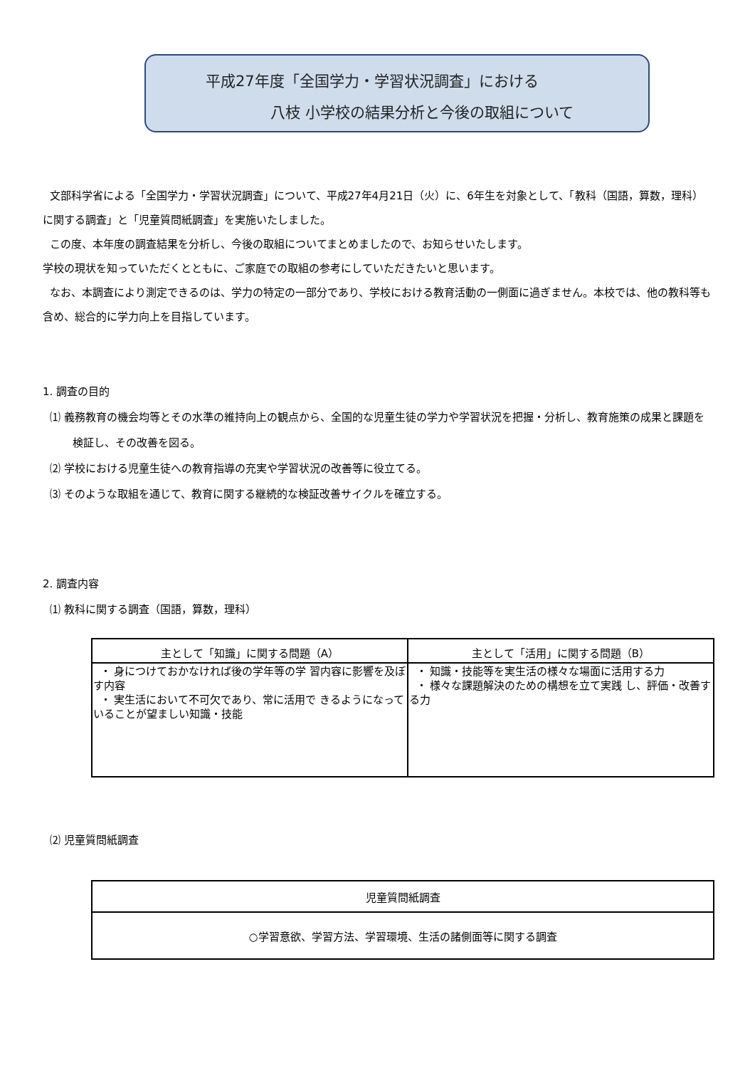平成27年度「全国学力・学習状況調査」における
八枝 小学校の結果分析と今後の取組について
文部科学省による「全国学力・学習状況調査」について、平成27年4月21日（火）に、6年生を対象として、「教科（国語，算数，理科）に関する調査」と「児童質問紙調査」を実施いたしました。
この度、本年度の調査結果を分析し、今後の取組についてまとめましたので、お知らせいたします。
学校の現状を知っていただくとともに、ご家庭での取組の参考にしていただきたいと思います。
なお、本調査により測定できるのは、学力の特定の一部分であり、学校における教育活動の一側面に過ぎません。本校では、他の教科等も含め、総合的に学力向上を目指しています。
1. 調査の目的
⑴ 義務教育の機会均等とその水準の維持向上の観点から、全国的な児童生徒の学力や学習状況を把握・分析し、教育施策の成果と課題を検証し、その改善を図る。
⑵ 学校における児童生徒への教育指導の充実や学習状況の改善等に役立てる。
⑶ そのような取組を通じて、教育に関する継続的な検証改善サイクルを確立する。
2. 調査内容
⑴ 教科に関する調査（国語，算数，理科）
| 主として「知識」に関する問題（A） | 主として「活用」に関する問題（B） |
| --- | --- |
| ・ 身につけておかなければ後の学年等の学 習内容に影響を及ぼす内容 ・ 実生活において不可欠であり、常に活用で きるようになって いることが望ましい知識・技能 | ・ 知識・技能等を実生活の様々な場面に活用する力 ・ 様々な課題解決のための構想を立て実践 し、評価・改善する力 |
⑵ 児童質問紙調査
| 児童質問紙調査 |
| --- |
| ○学習意欲、学習方法、学習環境、生活の諸側面等に関する調査 |